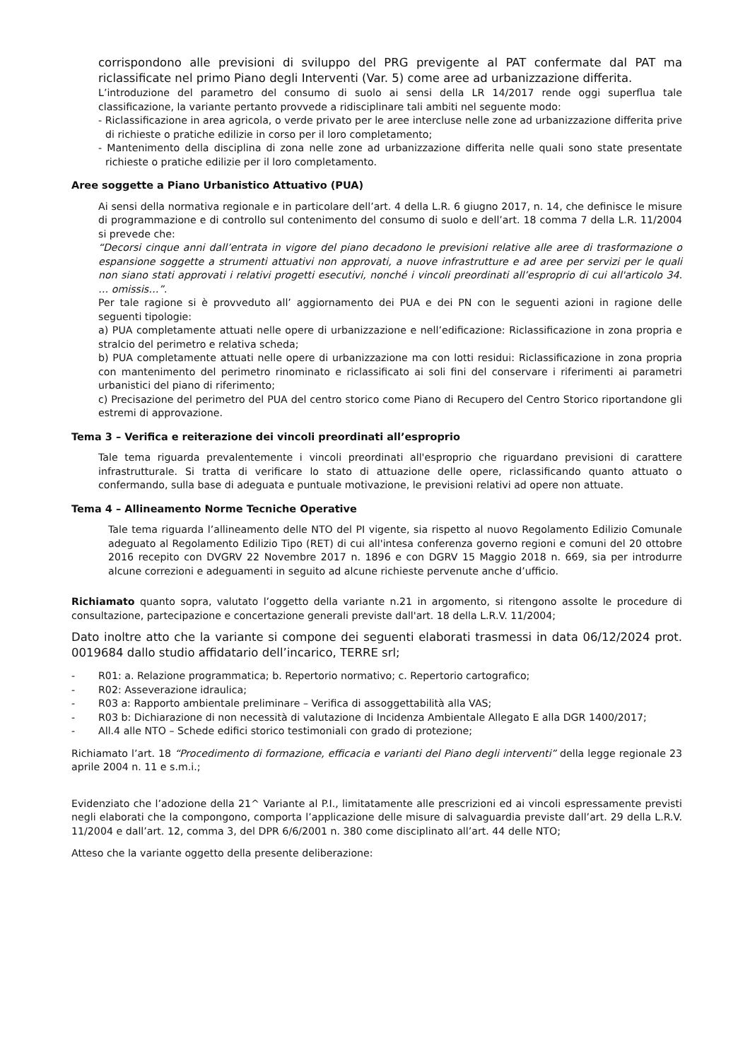corrispondono alle previsioni di sviluppo del PRG previgente al PAT confermate dal PAT ma riclassificate nel primo Piano degli Interventi (Var. 5) come aree ad urbanizzazione differita.
L’introduzione del parametro del consumo di suolo ai sensi della LR 14/2017 rende oggi superflua tale classificazione, la variante pertanto provvede a ridisciplinare tali ambiti nel seguente modo:
- Riclassificazione in area agricola, o verde privato per le aree intercluse nelle zone ad urbanizzazione differita prive di richieste o pratiche edilizie in corso per il loro completamento;
- Mantenimento della disciplina di zona nelle zone ad urbanizzazione differita nelle quali sono state presentate richieste o pratiche edilizie per il loro completamento.
Aree soggette a Piano Urbanistico Attuativo (PUA)
Ai sensi della normativa regionale e in particolare dell’art. 4 della L.R. 6 giugno 2017, n. 14, che definisce le misure di programmazione e di controllo sul contenimento del consumo di suolo e dell’art. 18 comma 7 della L.R. 11/2004 si prevede che:
“Decorsi cinque anni dall’entrata in vigore del piano decadono le previsioni relative alle aree di trasformazione o espansione soggette a strumenti attuativi non approvati, a nuove infrastrutture e ad aree per servizi per le quali non siano stati approvati i relativi progetti esecutivi, nonché i vincoli preordinati all’esproprio di cui all'articolo 34. … omissis…”.
Per tale ragione si è provveduto all’ aggiornamento dei PUA e dei PN con le seguenti azioni in ragione delle seguenti tipologie:
a) PUA completamente attuati nelle opere di urbanizzazione e nell’edificazione: Riclassificazione in zona propria e stralcio del perimetro e relativa scheda;
b) PUA completamente attuati nelle opere di urbanizzazione ma con lotti residui: Riclassificazione in zona propria con mantenimento del perimetro rinominato e riclassificato ai soli fini del conservare i riferimenti ai parametri urbanistici del piano di riferimento;
c) Precisazione del perimetro del PUA del centro storico come Piano di Recupero del Centro Storico riportandone gli estremi di approvazione.
Tema 3 – Verifica e reiterazione dei vincoli preordinati all’esproprio
Tale tema riguarda prevalentemente i vincoli preordinati all'esproprio che riguardano previsioni di carattere infrastrutturale. Si tratta di verificare lo stato di attuazione delle opere, riclassificando quanto attuato o confermando, sulla base di adeguata e puntuale motivazione, le previsioni relativi ad opere non attuate.
Tema 4 – Allineamento Norme Tecniche Operative
Tale tema riguarda l’allineamento delle NTO del PI vigente, sia rispetto al nuovo Regolamento Edilizio Comunale adeguato al Regolamento Edilizio Tipo (RET) di cui all'intesa conferenza governo regioni e comuni del 20 ottobre 2016 recepito con DVGRV 22 Novembre 2017 n. 1896 e con DGRV 15 Maggio 2018 n. 669, sia per introdurre alcune correzioni e adeguamenti in seguito ad alcune richieste pervenute anche d’ufficio.
Richiamato quanto sopra, valutato l’oggetto della variante n.21 in argomento, si ritengono assolte le procedure di consultazione, partecipazione e concertazione generali previste dall'art. 18 della L.R.V. 11/2004;
Dato inoltre atto che la variante si compone dei seguenti elaborati trasmessi in data 06/12/2024 prot. 0019684 dallo studio affidatario dell’incarico, TERRE srl;
- R01: a. Relazione programmatica; b. Repertorio normativo; c. Repertorio cartografico;
- R02: Asseverazione idraulica;
- R03 a: Rapporto ambientale preliminare – Verifica di assoggettabilità alla VAS;
- R03 b: Dichiarazione di non necessità di valutazione di Incidenza Ambientale Allegato E alla DGR 1400/2017;
- All.4 alle NTO – Schede edifici storico testimoniali con grado di protezione;
Richiamato l’art. 18 “Procedimento di formazione, efficacia e varianti del Piano degli interventi” della legge regionale 23 aprile 2004 n. 11 e s.m.i.;
Evidenziato che l’adozione della 21^ Variante al P.I., limitatamente alle prescrizioni ed ai vincoli espressamente previsti negli elaborati che la compongono, comporta l’applicazione delle misure di salvaguardia previste dall’art. 29 della L.R.V. 11/2004 e dall’art. 12, comma 3, del DPR 6/6/2001 n. 380 come disciplinato all’art. 44 delle NTO;
Atteso che la variante oggetto della presente deliberazione: